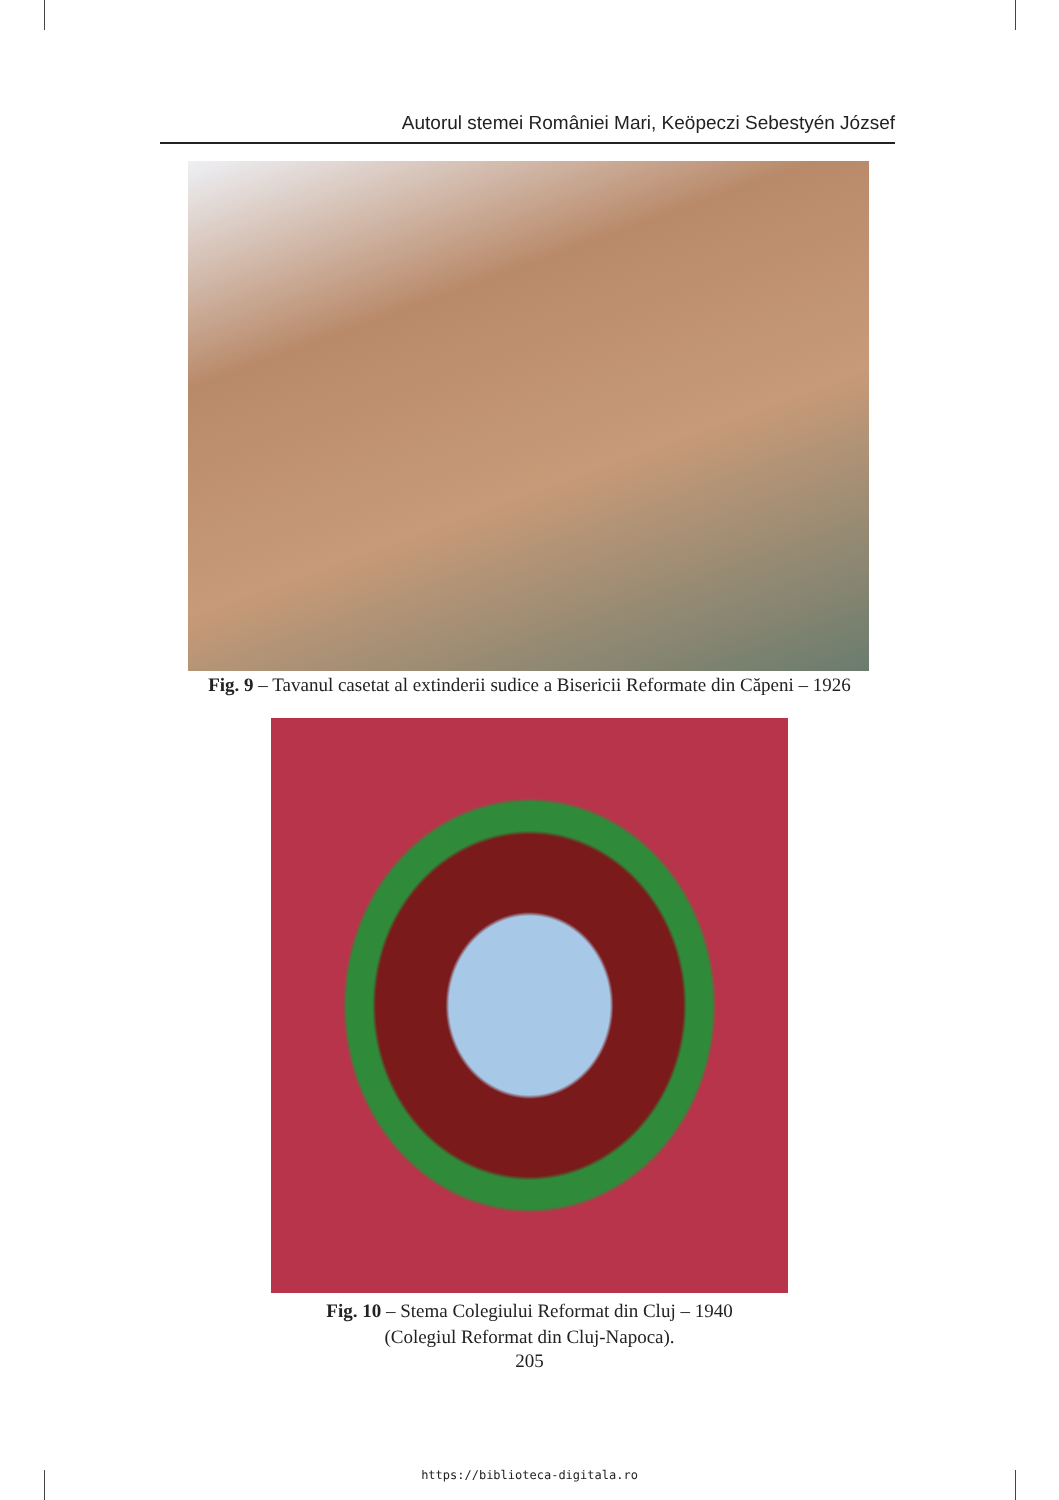Autorul stemei României Mari, Keöpeczi Sebestyén József
Fig. 9 – Tavanul casetat al extinderii sudice a Bisericii Reformate din Căpeni – 1926
Fig. 10 – Stema Colegiului Reformat din Cluj – 1940
(Colegiul Reformat din Cluj-Napoca).
205
https://biblioteca-digitala.ro